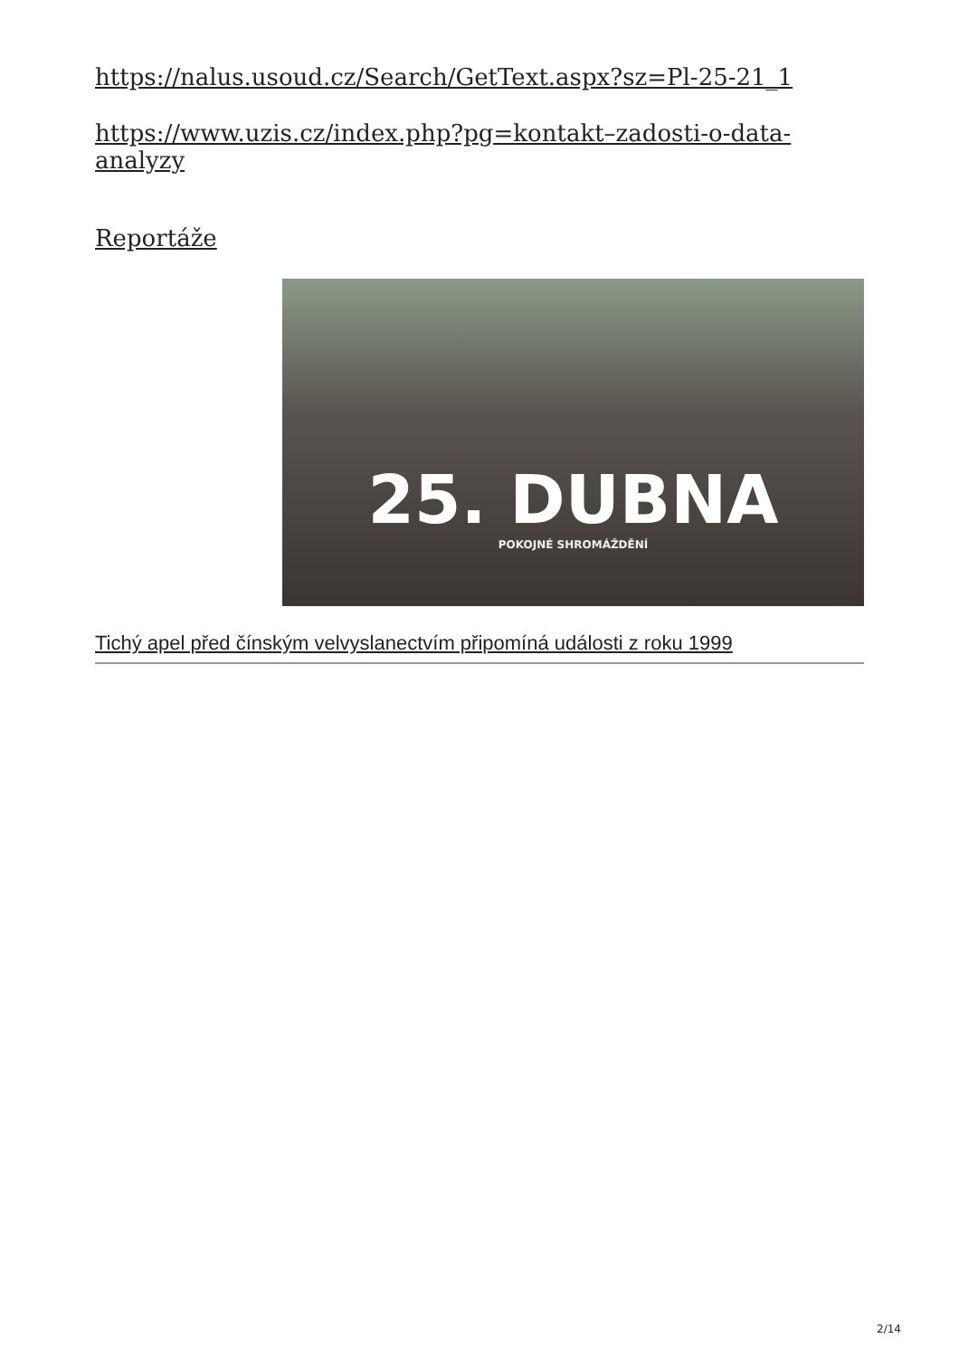https://nalus.usoud.cz/Search/GetText.aspx?sz=Pl-25-21_1
https://www.uzis.cz/index.php?pg=kontakt–zadosti-o-data-analyzy
Reportáže
25. DUBNA
POKOJNÉ SHROMÁŽDĚNÍ
Tichý apel před čínským velvyslanectvím připomíná události z roku 1999
2/14